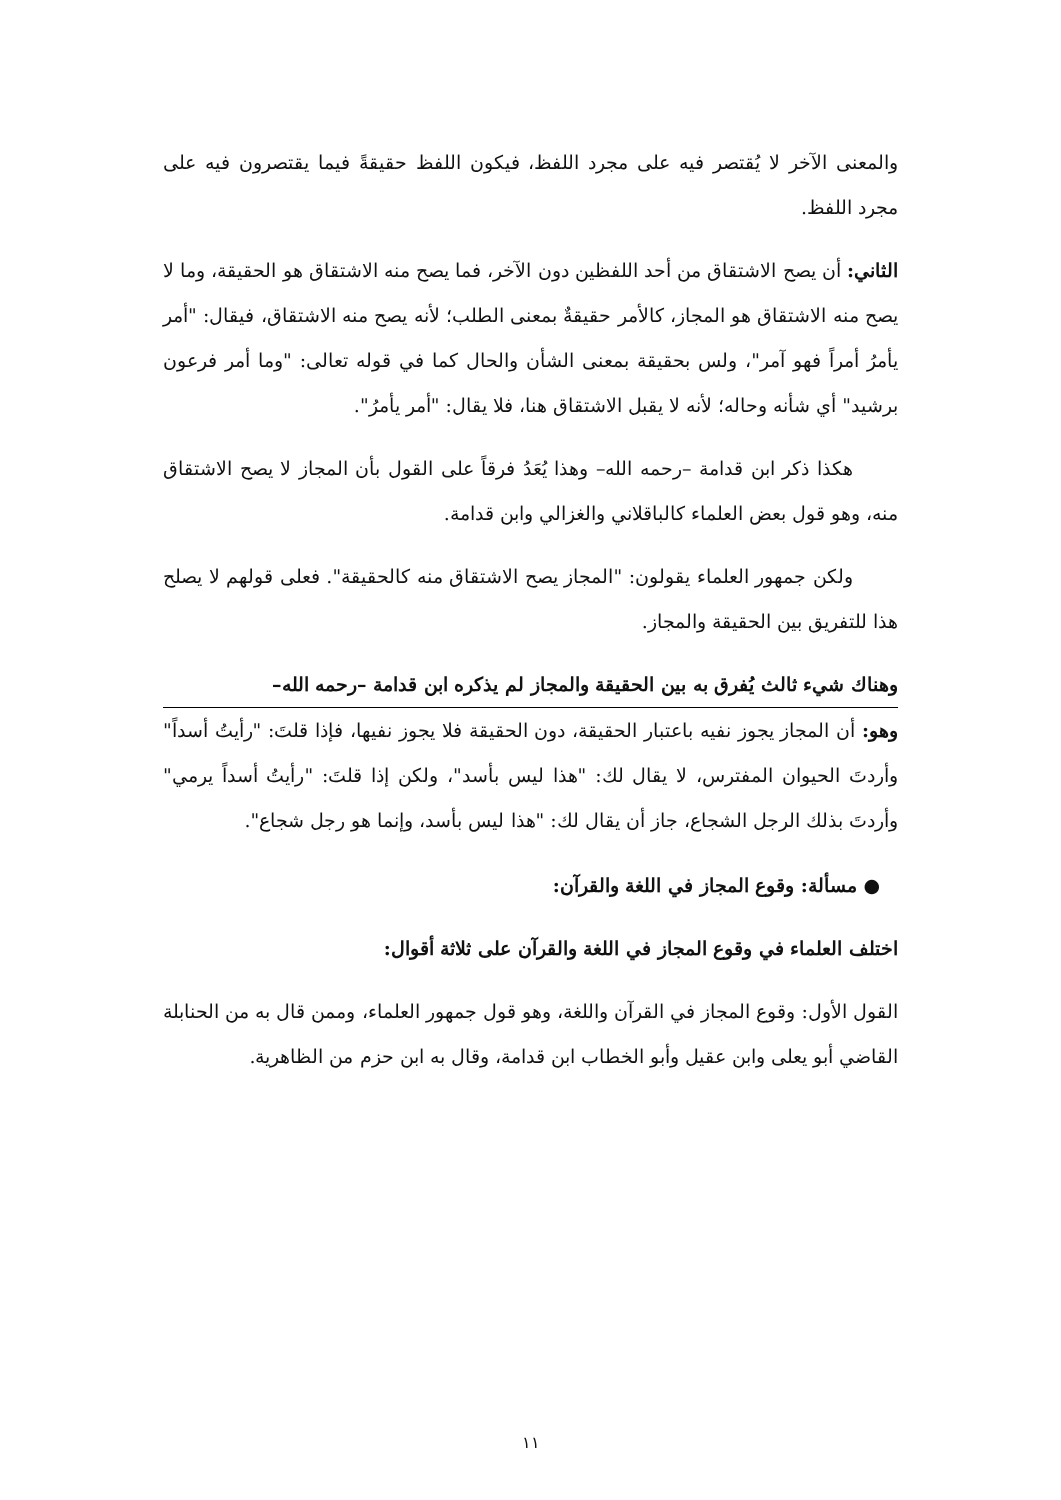والمعنى الآخر لا يُقتصر فيه على مجرد اللفظ، فيكون اللفظ حقيقةً فيما يقتصرون فيه على مجرد اللفظ.
الثاني: أن يصح الاشتقاق من أحد اللفظين دون الآخر، فما يصح منه الاشتقاق هو الحقيقة، وما لا يصح منه الاشتقاق هو المجاز، كالأمر حقيقةٌ بمعنى الطلب؛ لأنه يصح منه الاشتقاق، فيقال: "أمر يأمرُ أمراً فهو آمر"، ولس بحقيقة بمعنى الشأن والحال كما في قوله تعالى: "وما أمر فرعون برشيد" أي شأنه وحاله؛ لأنه لا يقبل الاشتقاق هنا، فلا يقال: "أمر يأمرُ".
هكذا ذكر ابن قدامة –رحمه الله– وهذا يُعَدُ فرقاً على القول بأن المجاز لا يصح الاشتقاق منه، وهو قول بعض العلماء كالباقلاني والغزالي وابن قدامة.
ولكن جمهور العلماء يقولون: "المجاز يصح الاشتقاق منه كالحقيقة". فعلى قولهم لا يصلح هذا للتفريق بين الحقيقة والمجاز.
وهناك شيء ثالث يُفرق به بين الحقيقة والمجاز لم يذكره ابن قدامة –رحمه الله–
وهو: أن المجاز يجوز نفيه باعتبار الحقيقة، دون الحقيقة فلا يجوز نفيها، فإذا قلتَ: "رأيتُ أسداً" وأردتَ الحيوان المفترس، لا يقال لك: "هذا ليس بأسد"، ولكن إذا قلتَ: "رأيتُ أسداً يرمي" وأردتَ بذلك الرجل الشجاع، جاز أن يقال لك: "هذا ليس بأسد، وإنما هو رجل شجاع".
● مسألة: وقوع المجاز في اللغة والقرآن:
اختلف العلماء في وقوع المجاز في اللغة والقرآن على ثلاثة أقوال:
القول الأول: وقوع المجاز في القرآن واللغة، وهو قول جمهور العلماء، وممن قال به من الحنابلة القاضي أبو يعلى وابن عقيل وأبو الخطاب ابن قدامة، وقال به ابن حزم من الظاهرية.
١١